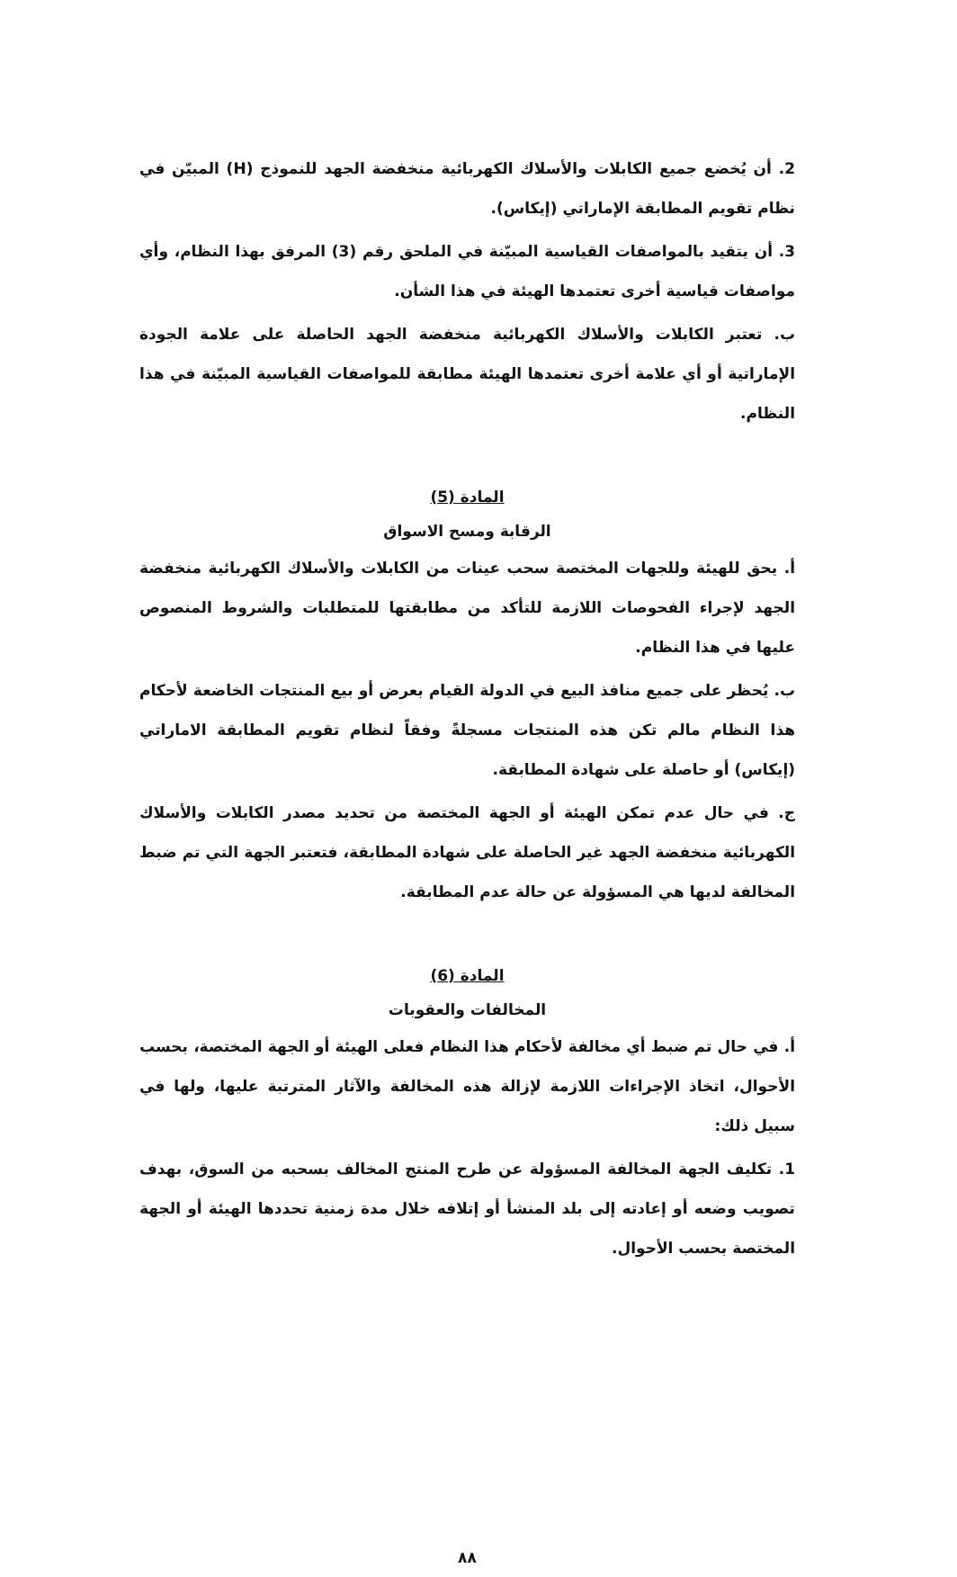2. أن يُخضع جميع الكابلات والأسلاك الكهربائية منخفضة الجهد للنموذج (H) المبيّن في نظام تقويم المطابقة الإماراتي (إيكاس).
3. أن يتقيد بالمواصفات القياسية المبيّنة في الملحق رقم (3) المرفق بهذا النظام، وأي مواصفات قياسية أخرى تعتمدها الهيئة في هذا الشأن.
ب. تعتبر الكابلات والأسلاك الكهربائية منخفضة الجهد الحاصلة على علامة الجودة الإماراتية أو أي علامة أخرى تعتمدها الهيئة مطابقة للمواصفات القياسية المبيّنة في هذا النظام.
المادة (5)
الرقابة ومسح الاسواق
أ. يحق للهيئة وللجهات المختصة سحب عينات من الكابلات والأسلاك الكهربائية منخفضة الجهد لإجراء الفحوصات اللازمة للتأكد من مطابقتها للمتطلبات والشروط المنصوص عليها في هذا النظام.
ب. يُحظر على جميع منافذ البيع في الدولة القيام بعرض أو بيع المنتجات الخاضعة لأحكام هذا النظام مالم تكن هذه المنتجات مسجلةً وفقاً لنظام تقويم المطابقة الاماراتي (إيكاس) أو حاصلة على شهادة المطابقة.
ج. في حال عدم تمكن الهيئة أو الجهة المختصة من تحديد مصدر الكابلات والأسلاك الكهربائية منخفضة الجهد غير الحاصلة على شهادة المطابقة، فتعتبر الجهة التي تم ضبط المخالفة لديها هي المسؤولة عن حالة عدم المطابقة.
المادة (6)
المخالفات والعقوبات
أ. في حال تم ضبط أي مخالفة لأحكام هذا النظام فعلى الهيئة أو الجهة المختصة، بحسب الأحوال، اتخاذ الإجراءات اللازمة لإزالة هذه المخالفة والآثار المترتبة عليها، ولها في سبيل ذلك:
1. تكليف الجهة المخالفة المسؤولة عن طرح المنتج المخالف بسحبه من السوق، بهدف تصويب وضعه أو إعادته إلى بلد المنشأ أو إتلافه خلال مدة زمنية تحددها الهيئة أو الجهة المختصة بحسب الأحوال.
٨٨